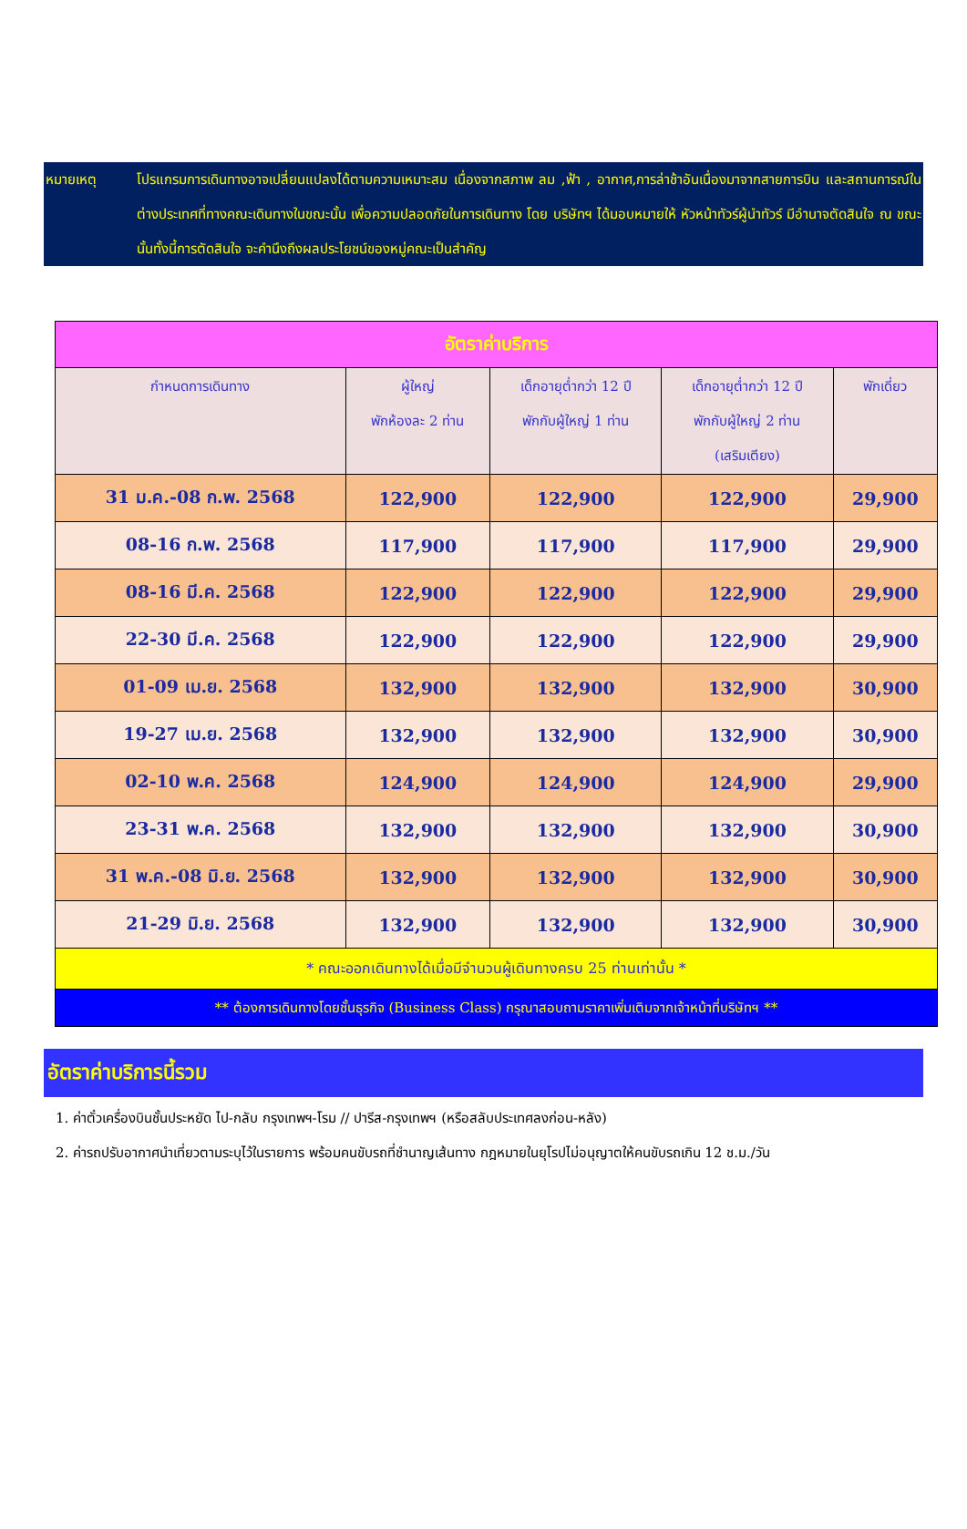หมายเหตุ โปรแกรมการเดินทางอาจเปลี่ยนแปลงได้ตามความเหมาะสม เนื่องจากสภาพ ลม ,ฟ้า , อากาศ,การล่าช้าอันเนื่องมาจากสายการบิน และสถานการณ์ในต่างประเทศที่ทางคณะเดินทางในขณะนั้น เพื่อความปลอดภัยในการเดินทาง โดย บริษัทฯ ได้มอบหมายให้ หัวหน้าทัวร์ผู้นำทัวร์ มีอำนาจตัดสินใจ ณ ขณะนั้นทั้งนี้การตัดสินใจ จะคำนึงถึงผลประโยชน์ของหมู่คณะเป็นสำคัญ
| อัตราค่าบริการ | | | | |
| --- | --- | --- | --- | --- |
| กำหนดการเดินทาง | ผู้ใหญ่ พักห้องละ 2 ท่าน | เด็กอายุต่ำกว่า 12 ปี พักกับผู้ใหญ่ 1 ท่าน | เด็กอายุต่ำกว่า 12 ปี พักกับผู้ใหญ่ 2 ท่าน (เสริมเตียง) | พักเดี่ยว |
| 31 ม.ค.-08 ก.พ. 2568 | 122,900 | 122,900 | 122,900 | 29,900 |
| 08-16 ก.พ. 2568 | 117,900 | 117,900 | 117,900 | 29,900 |
| 08-16 มี.ค. 2568 | 122,900 | 122,900 | 122,900 | 29,900 |
| 22-30 มี.ค. 2568 | 122,900 | 122,900 | 122,900 | 29,900 |
| 01-09 เม.ย. 2568 | 132,900 | 132,900 | 132,900 | 30,900 |
| 19-27 เม.ย. 2568 | 132,900 | 132,900 | 132,900 | 30,900 |
| 02-10 พ.ค. 2568 | 124,900 | 124,900 | 124,900 | 29,900 |
| 23-31 พ.ค. 2568 | 132,900 | 132,900 | 132,900 | 30,900 |
| 31 พ.ค.-08 มิ.ย. 2568 | 132,900 | 132,900 | 132,900 | 30,900 |
| 21-29 มิ.ย. 2568 | 132,900 | 132,900 | 132,900 | 30,900 |
| * คณะออกเดินทางได้เมื่อมีจำนวนผู้เดินทางครบ 25 ท่านเท่านั้น * | | | | |
| ** ต้องการเดินทางโดยชั้นธุรกิจ (Business Class) กรุณาสอบถามราคาเพิ่มเติมจากเจ้าหน้าที่บริษัทฯ ** | | | | |
อัตราค่าบริการนี้รวม
1. ค่าตั๋วเครื่องบินชั้นประหยัด ไป-กลับ กรุงเทพฯ-โรม // ปารีส-กรุงเทพฯ (หรือสลับประเทศลงก่อน-หลัง)
2. ค่ารถปรับอากาศนำเที่ยวตามระบุไว้ในรายการ พร้อมคนขับรถที่ชำนาญเส้นทาง กฎหมายในยุโรปไม่อนุญาตให้คนขับรถเกิน 12 ช.ม./วัน